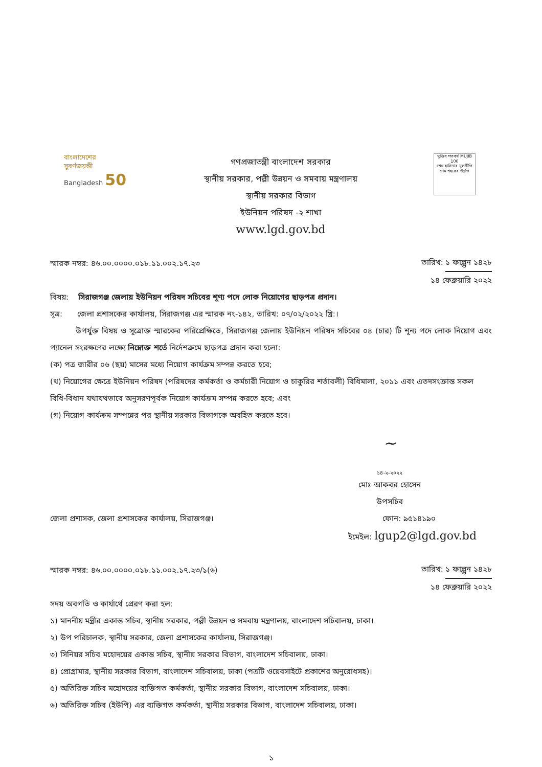বাংলাদেশের
সুবর্ণজয়ন্তী
Bangladesh 50
গণপ্রজাতন্ত্রী বাংলাদেশ সরকার
স্থানীয় সরকার, পল্লী উন্নয়ন ও সমবায় মন্ত্রণালয়
স্থানীয় সরকার বিভাগ
ইউনিয়ন পরিষদ -২ শাখা
www.lgd.gov.bd
মুজিব শতবর্ষ MUJIB 100
শেখ হাসিনার মূলনীতি গ্রাম শহরের উন্নতি
স্মারক নম্বর: ৪৬.০০.০০০০.০১৮.১১.০০২.১৭.২৩
তারিখ: ১ ফাল্গুন ১৪২৮
১৪ ফেব্রুয়ারি ২০২২
বিষয়: সিরাজগঞ্জ জেলায় ইউনিয়ন পরিষদ সচিবের শূণ্য পদে লোক নিয়োগের ছাড়পত্র প্রদান।
সূত্র: জেলা প্রশাসকের কার্যালয়, সিরাজগঞ্জ এর স্মারক নং-১৪২, তারিখ: ০৭/০২/২০২২ খ্রি:।
উপর্যুক্ত বিষয় ও সূত্রোক্ত স্মারকের পরিপ্রেক্ষিতে, সিরাজগঞ্জ জেলায় ইউনিয়ন পরিষদ সচিবের ০৪ (চার) টি শূন্য পদে লোক নিয়োগ এবং প্যানেল সংরক্ষণের লক্ষ্যে নিম্নোক্ত শর্তে নির্দেশক্রমে ছাড়পত্র প্রদান করা হলো:
(ক) পত্র জারীর ০৬ (ছয়) মাসের মধ্যে নিয়োগ কার্যক্রম সম্পন্ন করতে হবে;
(খ) নিয়োগের ক্ষেত্রে ইউনিয়ন পরিষদ (পরিষদের কর্মকর্তা ও কর্মচারী নিয়োগ ও চাকুরির শর্তাবলী) বিধিমালা, ২০১১ এবং এতদসংক্রান্ত সকল বিধি-বিধান যথাযথভাবে অনুসরণপূর্বক নিয়োগ কার্যক্রম সম্পন্ন করতে হবে; এবং
(গ) নিয়োগ কার্যক্রম সম্পন্নের পর স্থানীয় সরকার বিভাগকে অবহিত করতে হবে।
~
১৪-২-২০২২
মোঃ আকবর হোসেন
উপসচিব
জেলা প্রশাসক, জেলা প্রশাসকের কার্যালয়, সিরাজগঞ্জ।
ফোন: ৯৫১৪১৯০
ইমেইল: lgup2@lgd.gov.bd
স্মারক নম্বর: ৪৬.০০.০০০০.০১৮.১১.০০২.১৭.২৩/১(৬)
তারিখ: ১ ফাল্গুন ১৪২৮
১৪ ফেব্রুয়ারি ২০২২
সদয় অবগতি ও কার্যার্থে প্রেরণ করা হল:
১) মাননীয় মন্ত্রীর একান্ত সচিব, স্থানীয় সরকার, পল্লী উন্নয়ন ও সমবায় মন্ত্রণালয়, বাংলাদেশ সচিবালয়, ঢাকা।
২) উপ পরিচালক, স্থানীয় সরকার, জেলা প্রশাসকের কার্যালয়, সিরাজগঞ্জ।
৩) সিনিয়র সচিব মহোদয়ের একান্ত সচিব, স্থানীয় সরকার বিভাগ, বাংলাদেশ সচিবালয়, ঢাকা।
৪) প্রোগ্রামার, স্থানীয় সরকার বিভাগ, বাংলাদেশ সচিবালয়, ঢাকা (পত্রটি ওয়েবসাইটে প্রকাশের অনুরোধসহ)।
৫) অতিরিক্ত সচিব মহোদয়ের ব্যক্তিগত কর্মকর্তা, স্থানীয় সরকার বিভাগ, বাংলাদেশ সচিবালয়, ঢাকা।
৬) অতিরিক্ত সচিব (ইউপি) এর ব্যক্তিগত কর্মকর্তা, স্থানীয় সরকার বিভাগ, বাংলাদেশ সচিবালয়, ঢাকা।
১